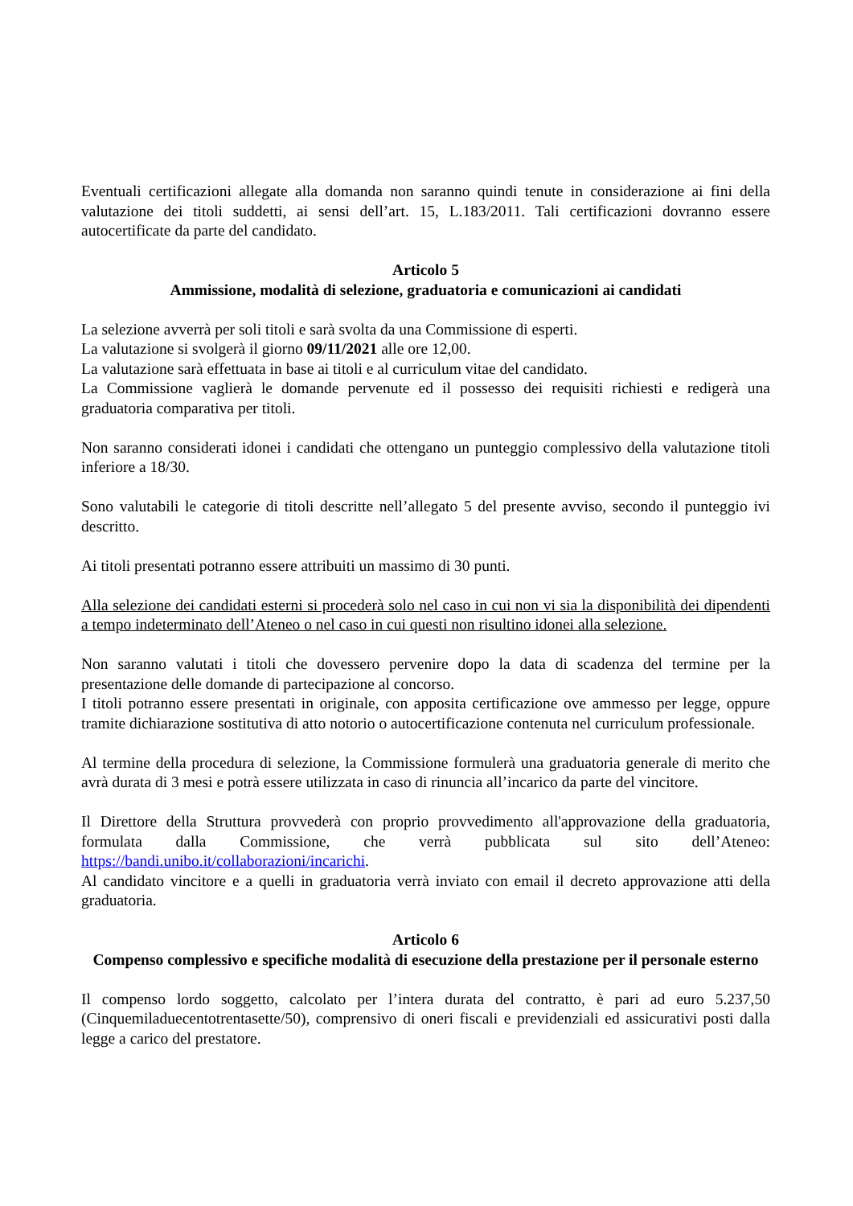Eventuali certificazioni allegate alla domanda non saranno quindi tenute in considerazione ai fini della valutazione dei titoli suddetti, ai sensi dell’art. 15, L.183/2011. Tali certificazioni dovranno essere autocertificate da parte del candidato.
Articolo 5
Ammissione, modalità di selezione, graduatoria e comunicazioni ai candidati
La selezione avverrà per soli titoli e sarà svolta da una Commissione di esperti.
La valutazione si svolgerà il giorno 09/11/2021 alle ore 12,00.
La valutazione sarà effettuata in base ai titoli e al curriculum vitae del candidato.
La Commissione vaglierà le domande pervenute ed il possesso dei requisiti richiesti e redigerà una graduatoria comparativa per titoli.
Non saranno considerati idonei i candidati che ottengano un punteggio complessivo della valutazione titoli inferiore a 18/30.
Sono valutabili le categorie di titoli descritte nell’allegato 5 del presente avviso, secondo il punteggio ivi descritto.
Ai titoli presentati potranno essere attribuiti un massimo di 30 punti.
Alla selezione dei candidati esterni si procederà solo nel caso in cui non vi sia la disponibilità dei dipendenti a tempo indeterminato dell’Ateneo o nel caso in cui questi non risultino idonei alla selezione.
Non saranno valutati i titoli che dovessero pervenire dopo la data di scadenza del termine per la presentazione delle domande di partecipazione al concorso.
I titoli potranno essere presentati in originale, con apposita certificazione ove ammesso per legge, oppure tramite dichiarazione sostitutiva di atto notorio o autocertificazione contenuta nel curriculum professionale.
Al termine della procedura di selezione, la Commissione formulerà una graduatoria generale di merito che avrà durata di 3 mesi e potrà essere utilizzata in caso di rinuncia all’incarico da parte del vincitore.
Il Direttore della Struttura provvederà con proprio provvedimento all'approvazione della graduatoria, formulata dalla Commissione, che verrà pubblicata sul sito dell’Ateneo: https://bandi.unibo.it/collaborazioni/incarichi.
Al candidato vincitore e a quelli in graduatoria verrà inviato con email il decreto approvazione atti della graduatoria.
Articolo 6
Compenso complessivo e specifiche modalità di esecuzione della prestazione per il personale esterno
Il compenso lordo soggetto, calcolato per l’intera durata del contratto, è pari ad euro 5.237,50 (Cinquemiladuecentotrentasette/50), comprensivo di oneri fiscali e previdenziali ed assicurativi posti dalla legge a carico del prestatore.